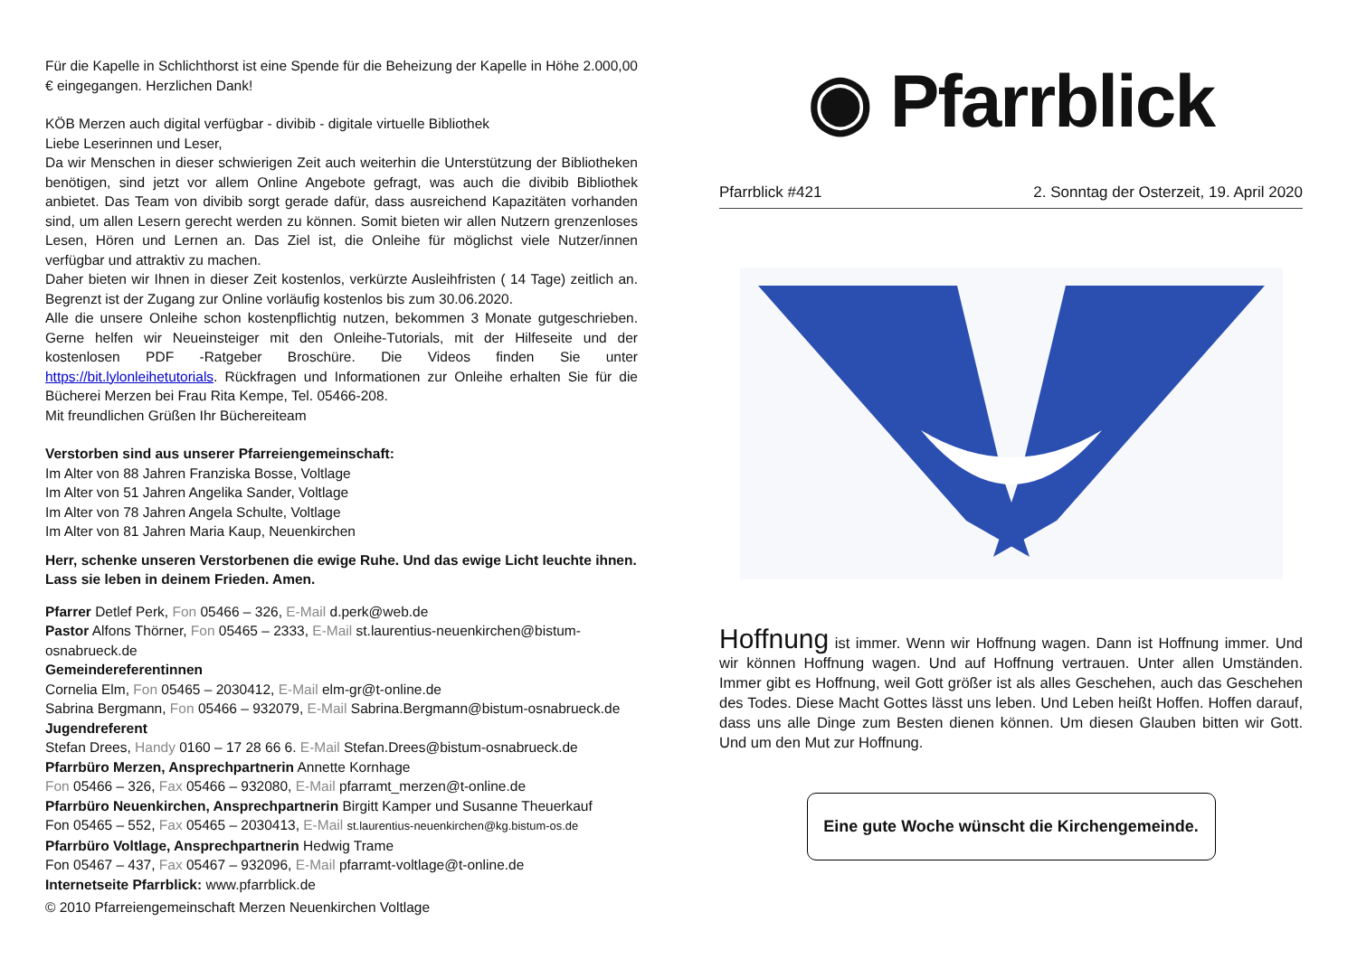Für die Kapelle in Schlichthorst ist eine Spende für die Beheizung der Kapelle in Höhe 2.000,00 € eingegangen. Herzlichen Dank!
KÖB Merzen auch digital verfügbar - divibib - digitale virtuelle Bibliothek
Liebe Leserinnen und Leser,
Da wir Menschen in dieser schwierigen Zeit auch weiterhin die Unterstützung der Bibliotheken benötigen, sind jetzt vor allem Online Angebote gefragt, was auch die divibib Bibliothek anbietet. Das Team von divibib sorgt gerade dafür, dass ausreichend Kapazitäten vorhanden sind, um allen Lesern gerecht werden zu können. Somit bieten wir allen Nutzern grenzenloses Lesen, Hören und Lernen an. Das Ziel ist, die Onleihe für möglichst viele Nutzer/innen verfügbar und attraktiv zu machen.
Daher bieten wir Ihnen in dieser Zeit kostenlos, verkürzte Ausleihfristen ( 14 Tage) zeitlich an. Begrenzt ist der Zugang zur Online vorläufig kostenlos bis zum 30.06.2020.
Alle die unsere Onleihe schon kostenpflichtig nutzen, bekommen 3 Monate gutgeschrieben. Gerne helfen wir Neueinsteiger mit den Onleihe-Tutorials, mit der Hilfeseite und der kostenlosen PDF -Ratgeber Broschüre. Die Videos finden Sie unter https://bit.lylonleihetutorials. Rückfragen und Informationen zur Onleihe erhalten Sie für die Bücherei Merzen bei Frau Rita Kempe, Tel. 05466-208.
Mit freundlichen Grüßen Ihr Büchereiteam
Verstorben sind aus unserer Pfarreiengemeinschaft:
Im Alter von 88 Jahren Franziska Bosse, Voltlage
Im Alter von 51 Jahren Angelika Sander, Voltlage
Im Alter von 78 Jahren Angela Schulte, Voltlage
Im Alter von 81 Jahren Maria Kaup, Neuenkirchen
Herr, schenke unseren Verstorbenen die ewige Ruhe. Und das ewige Licht leuchte ihnen. Lass sie leben in deinem Frieden. Amen.
Pfarrer Detlef Perk, Fon 05466 – 326, E-Mail d.perk@web.de
Pastor Alfons Thörner, Fon 05465 – 2333, E-Mail st.laurentius-neuenkirchen@bistum-osnabrueck.de
Gemeindereferentinnen
Cornelia Elm, Fon 05465 – 2030412, E-Mail elm-gr@t-online.de
Sabrina Bergmann, Fon 05466 – 932079, E-Mail Sabrina.Bergmann@bistum-osnabrueck.de
Jugendreferent
Stefan Drees, Handy 0160 – 17 28 66 6. E-Mail Stefan.Drees@bistum-osnabrueck.de
Pfarrbüro Merzen, Ansprechpartnerin Annette Kornhage
Fon 05466 – 326, Fax 05466 – 932080, E-Mail pfarramt_merzen@t-online.de
Pfarrbüro Neuenkirchen, Ansprechpartnerin Birgitt Kamper und Susanne Theuerkauf
Fon 05465 – 552, Fax 05465 – 2030413, E-Mail st.laurentius-neuenkirchen@kg.bistum-os.de
Pfarrbüro Voltlage, Ansprechpartnerin Hedwig Trame
Fon 05467 – 437, Fax 05467 – 932096, E-Mail pfarramt-voltlage@t-online.de
Internetseite Pfarrblick: www.pfarrblick.de
© 2010 Pfarreiengemeinschaft Merzen Neuenkirchen Voltlage
◉ Pfarrblick
Pfarrblick #421 2. Sonntag der Osterzeit, 19. April 2020
Hoffnung ist immer. Wenn wir Hoffnung wagen. Dann ist Hoffnung immer. Und wir können Hoffnung wagen. Und auf Hoffnung vertrauen. Unter allen Umständen. Immer gibt es Hoffnung, weil Gott größer ist als alles Geschehen, auch das Geschehen des Todes. Diese Macht Gottes lässt uns leben. Und Leben heißt Hoffen. Hoffen darauf, dass uns alle Dinge zum Besten dienen können. Um diesen Glauben bitten wir Gott. Und um den Mut zur Hoffnung.
Eine gute Woche wünscht die Kirchengemeinde.